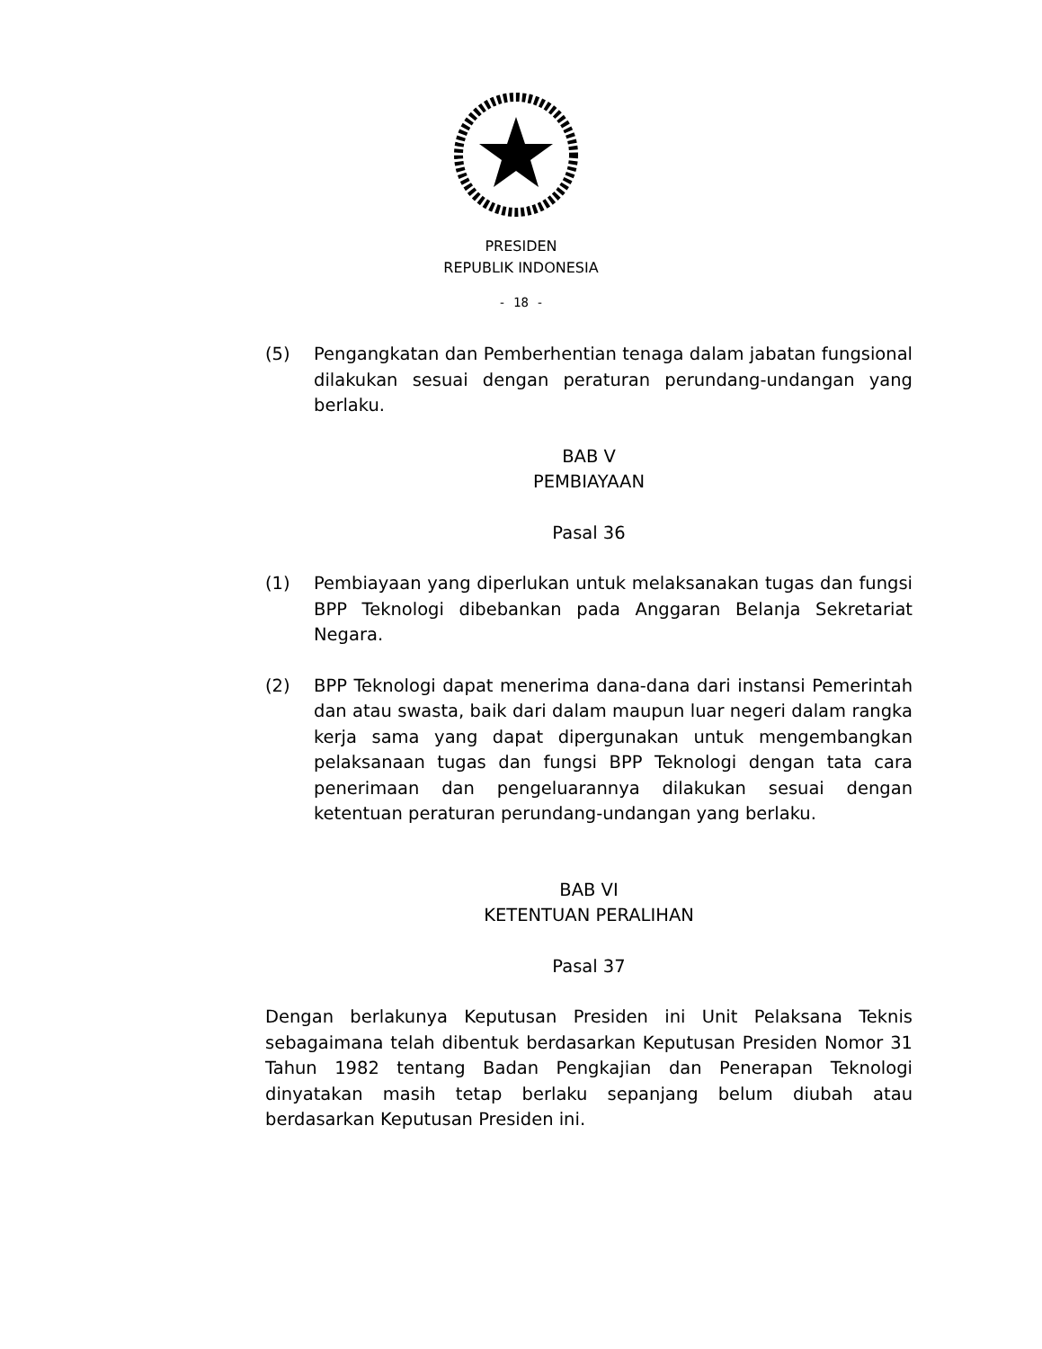PRESIDEN
REPUBLIK INDONESIA
- 18 -
(5) Pengangkatan dan Pemberhentian tenaga dalam jabatan fungsional dilakukan sesuai dengan peraturan perundang-undangan yang berlaku.
BAB V
PEMBIAYAAN
Pasal 36
(1) Pembiayaan yang diperlukan untuk melaksanakan tugas dan fungsi BPP Teknologi dibebankan pada Anggaran Belanja Sekretariat Negara.
(2) BPP Teknologi dapat menerima dana-dana dari instansi Pemerintah dan atau swasta, baik dari dalam maupun luar negeri dalam rangka kerja sama yang dapat dipergunakan untuk mengembangkan pelaksanaan tugas dan fungsi BPP Teknologi dengan tata cara penerimaan dan pengeluarannya dilakukan sesuai dengan ketentuan peraturan perundang-undangan yang berlaku.
BAB VI
KETENTUAN PERALIHAN
Pasal 37
Dengan berlakunya Keputusan Presiden ini Unit Pelaksana Teknis sebagaimana telah dibentuk berdasarkan Keputusan Presiden Nomor 31 Tahun 1982 tentang Badan Pengkajian dan Penerapan Teknologi dinyatakan masih tetap berlaku sepanjang belum diubah atau berdasarkan Keputusan Presiden ini.